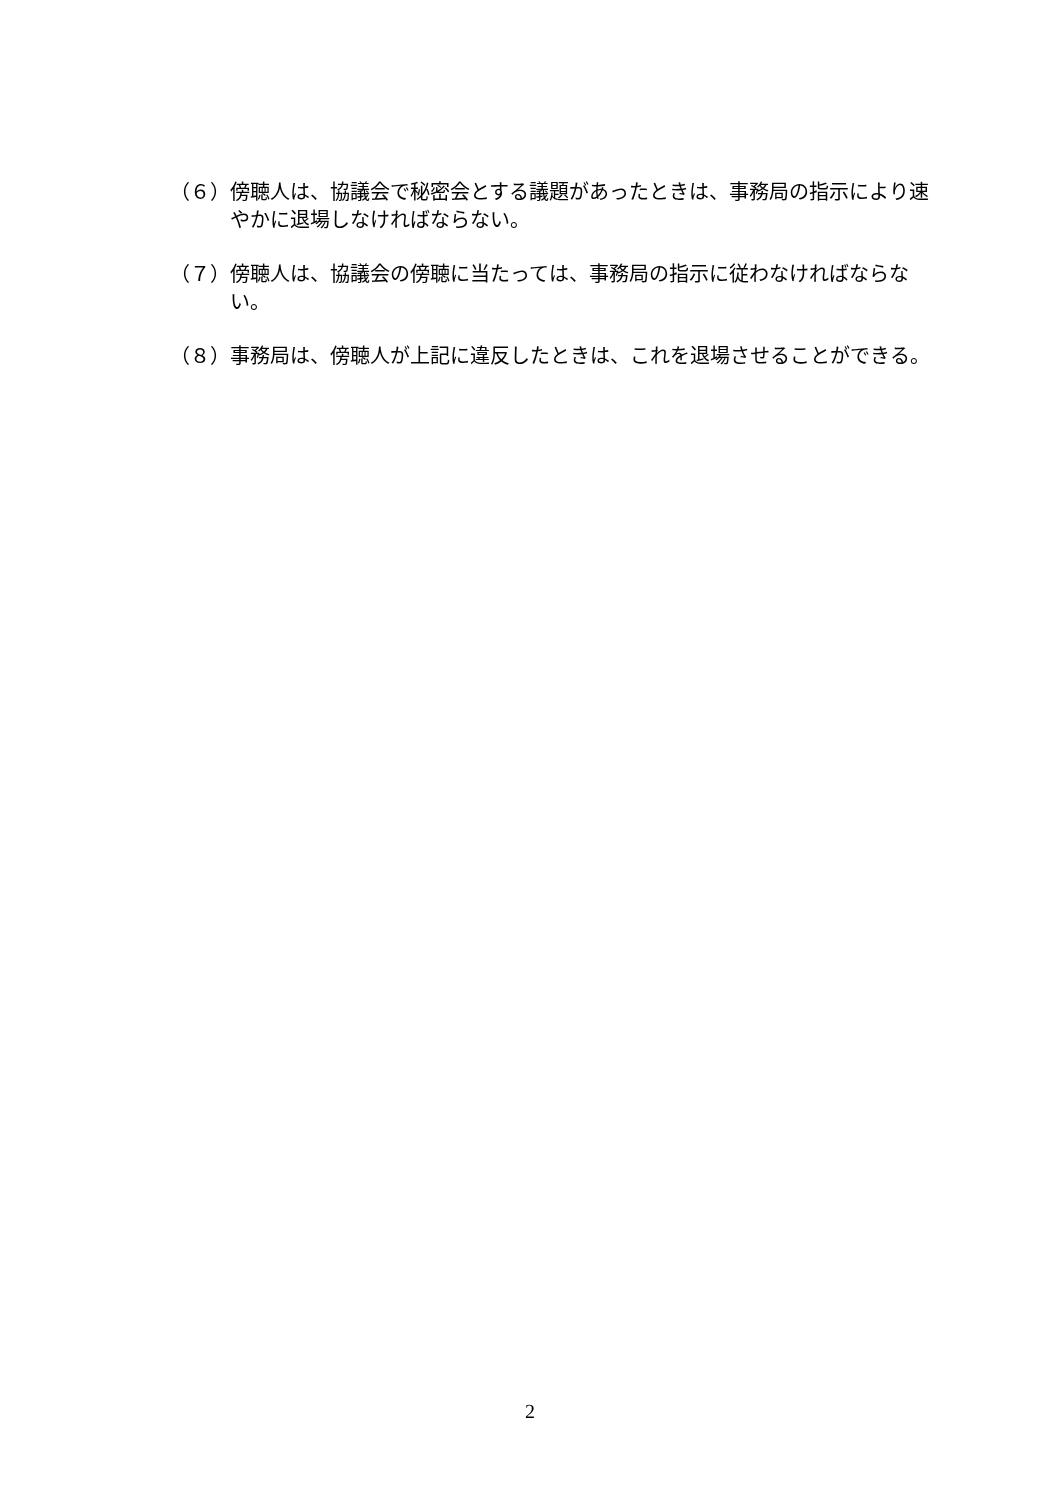（６） 傍聴人は、協議会で秘密会とする議題があったときは、事務局の指示により速やかに退場しなければならない。
（７） 傍聴人は、協議会の傍聴に当たっては、事務局の指示に従わなければならない。
（８） 事務局は、傍聴人が上記に違反したときは、これを退場させることができる。
2